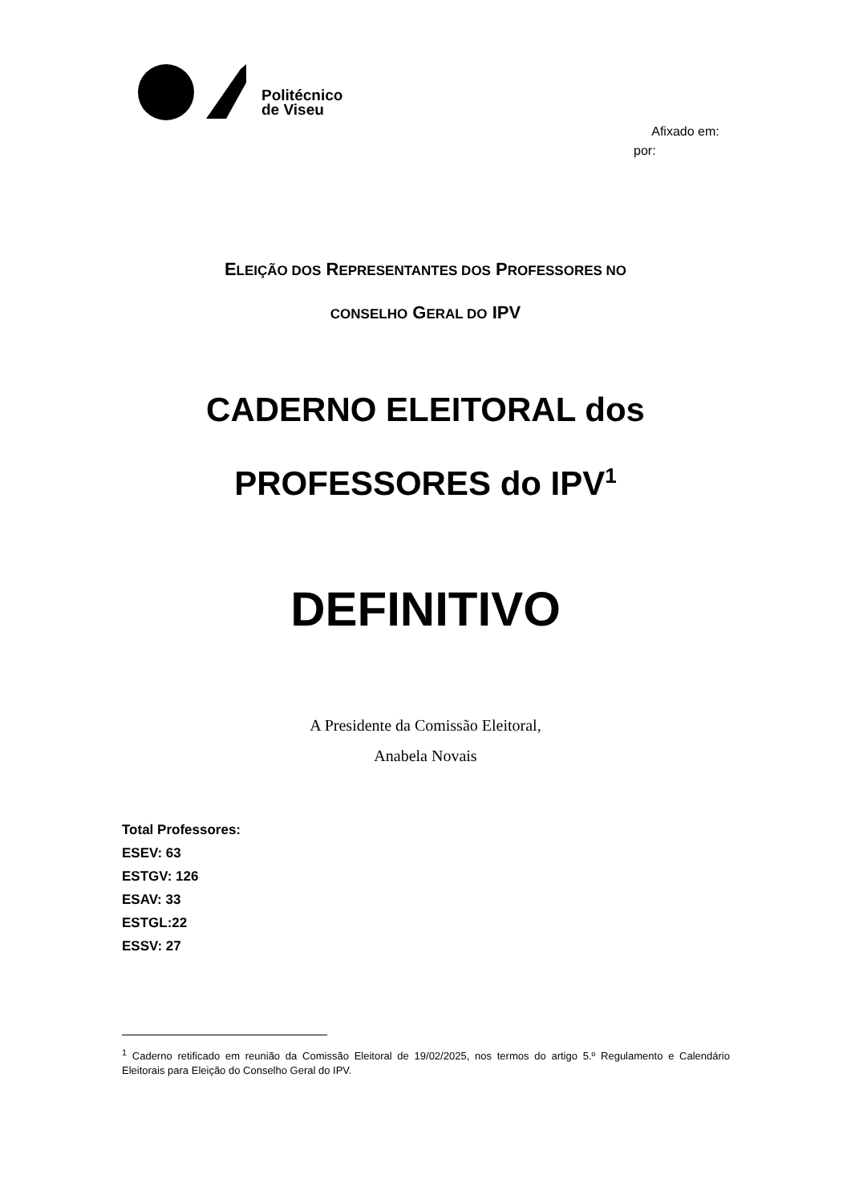Politécnico
de Viseu
Afixado em:
por:
ELEIÇÃO DOS REPRESENTANTES DOS PROFESSORES NO
CONSELHO GERAL DO IPV
CADERNO ELEITORAL dos
PROFESSORES do IPV<sup>1</sup>
DEFINITIVO
A Presidente da Comissão Eleitoral,
Anabela Novais
Total Professores:
ESEV: 63
ESTGV: 126
ESAV: 33
ESTGL:22
ESSV: 27
<sup>1</sup> Caderno retificado em reunião da Comissão Eleitoral de 19/02/2025, nos termos do artigo 5.º Regulamento e Calendário Eleitorais para Eleição do Conselho Geral do IPV.